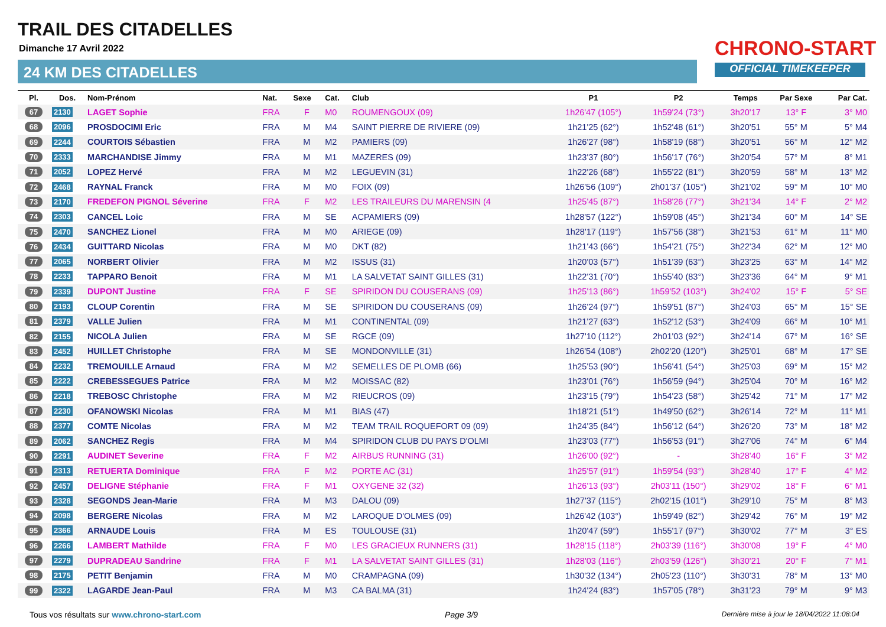TRAIL DES CITADELLES
Dimanche 17 Avril 2022
24 KM DES CITADELLES
CHRONO-START
OFFICIAL TIMEKEEPER
| Pl. | Dos. | Nom-Prénom | Nat. | Sexe | Cat. | Club | P1 | P2 | Temps | Par Sexe | Par Cat. |
| --- | --- | --- | --- | --- | --- | --- | --- | --- | --- | --- | --- |
| 67 | 2130 | LAGET Sophie | FRA | F | M0 | ROUMENGOUX (09) | 1h26'47 (105°) | 1h59'24 (73°) | 3h20'17 | 13° F | 3° M0 |
| 68 | 2096 | PROSDOCIMI Eric | FRA | M | M4 | SAINT PIERRE DE RIVIERE (09) | 1h21'25 (62°) | 1h52'48 (61°) | 3h20'51 | 55° M | 5° M4 |
| 69 | 2244 | COURTOIS Sébastien | FRA | M | M2 | PAMIERS (09) | 1h26'27 (98°) | 1h58'19 (68°) | 3h20'51 | 56° M | 12° M2 |
| 70 | 2333 | MARCHANDISE Jimmy | FRA | M | M1 | MAZERES (09) | 1h23'37 (80°) | 1h56'17 (76°) | 3h20'54 | 57° M | 8° M1 |
| 71 | 2052 | LOPEZ Hervé | FRA | M | M2 | LEGUEVIN (31) | 1h22'26 (68°) | 1h55'22 (81°) | 3h20'59 | 58° M | 13° M2 |
| 72 | 2468 | RAYNAL Franck | FRA | M | M0 | FOIX (09) | 1h26'56 (109°) | 2h01'37 (105°) | 3h21'02 | 59° M | 10° M0 |
| 73 | 2170 | FREDEFON PIGNOL Séverine | FRA | F | M2 | LES TRAILEURS DU MARENSIN (4 | 1h25'45 (87°) | 1h58'26 (77°) | 3h21'34 | 14° F | 2° M2 |
| 74 | 2303 | CANCEL Loic | FRA | M | SE | ACPAMIERS (09) | 1h28'57 (122°) | 1h59'08 (45°) | 3h21'34 | 60° M | 14° SE |
| 75 | 2470 | SANCHEZ Lionel | FRA | M | M0 | ARIEGE (09) | 1h28'17 (119°) | 1h57'56 (38°) | 3h21'53 | 61° M | 11° M0 |
| 76 | 2434 | GUITTARD Nicolas | FRA | M | M0 | DKT (82) | 1h21'43 (66°) | 1h54'21 (75°) | 3h22'34 | 62° M | 12° M0 |
| 77 | 2065 | NORBERT Olivier | FRA | M | M2 | ISSUS (31) | 1h20'03 (57°) | 1h51'39 (63°) | 3h23'25 | 63° M | 14° M2 |
| 78 | 2233 | TAPPARO Benoit | FRA | M | M1 | LA SALVETAT SAINT GILLES (31) | 1h22'31 (70°) | 1h55'40 (83°) | 3h23'36 | 64° M | 9° M1 |
| 79 | 2339 | DUPONT Justine | FRA | F | SE | SPIRIDON DU COUSERANS (09) | 1h25'13 (86°) | 1h59'52 (103°) | 3h24'02 | 15° F | 5° SE |
| 80 | 2193 | CLOUP Corentin | FRA | M | SE | SPIRIDON DU COUSERANS (09) | 1h26'24 (97°) | 1h59'51 (87°) | 3h24'03 | 65° M | 15° SE |
| 81 | 2379 | VALLE Julien | FRA | M | M1 | CONTINENTAL (09) | 1h21'27 (63°) | 1h52'12 (53°) | 3h24'09 | 66° M | 10° M1 |
| 82 | 2155 | NICOLA Julien | FRA | M | SE | RGCE (09) | 1h27'10 (112°) | 2h01'03 (92°) | 3h24'14 | 67° M | 16° SE |
| 83 | 2452 | HUILLET Christophe | FRA | M | SE | MONDONVILLE (31) | 1h26'54 (108°) | 2h02'20 (120°) | 3h25'01 | 68° M | 17° SE |
| 84 | 2232 | TREMOUILLE Arnaud | FRA | M | M2 | SEMELLES DE PLOMB (66) | 1h25'53 (90°) | 1h56'41 (54°) | 3h25'03 | 69° M | 15° M2 |
| 85 | 2222 | CREBESSEGUES Patrice | FRA | M | M2 | MOISSAC (82) | 1h23'01 (76°) | 1h56'59 (94°) | 3h25'04 | 70° M | 16° M2 |
| 86 | 2218 | TREBOSC Christophe | FRA | M | M2 | RIEUCROS (09) | 1h23'15 (79°) | 1h54'23 (58°) | 3h25'42 | 71° M | 17° M2 |
| 87 | 2230 | OFANOWSKI Nicolas | FRA | M | M1 | BIAS (47) | 1h18'21 (51°) | 1h49'50 (62°) | 3h26'14 | 72° M | 11° M1 |
| 88 | 2377 | COMTE Nicolas | FRA | M | M2 | TEAM TRAIL ROQUEFORT 09 (09) | 1h24'35 (84°) | 1h56'12 (64°) | 3h26'20 | 73° M | 18° M2 |
| 89 | 2062 | SANCHEZ Regis | FRA | M | M4 | SPIRIDON CLUB DU PAYS D'OLMI | 1h23'03 (77°) | 1h56'53 (91°) | 3h27'06 | 74° M | 6° M4 |
| 90 | 2291 | AUDINET Severine | FRA | F | M2 | AIRBUS RUNNING (31) | 1h26'00 (92°) | - | 3h28'40 | 16° F | 3° M2 |
| 91 | 2313 | RETUERTA Dominique | FRA | F | M2 | PORTE AC (31) | 1h25'57 (91°) | 1h59'54 (93°) | 3h28'40 | 17° F | 4° M2 |
| 92 | 2457 | DELIGNE Stéphanie | FRA | F | M1 | OXYGENE 32 (32) | 1h26'13 (93°) | 2h03'11 (150°) | 3h29'02 | 18° F | 6° M1 |
| 93 | 2328 | SEGONDS Jean-Marie | FRA | M | M3 | DALOU (09) | 1h27'37 (115°) | 2h02'15 (101°) | 3h29'10 | 75° M | 8° M3 |
| 94 | 2098 | BERGERE Nicolas | FRA | M | M2 | LAROQUE D'OLMES (09) | 1h26'42 (103°) | 1h59'49 (82°) | 3h29'42 | 76° M | 19° M2 |
| 95 | 2366 | ARNAUDE Louis | FRA | M | ES | TOULOUSE (31) | 1h20'47 (59°) | 1h55'17 (97°) | 3h30'02 | 77° M | 3° ES |
| 96 | 2266 | LAMBERT Mathilde | FRA | F | M0 | LES GRACIEUX RUNNERS (31) | 1h28'15 (118°) | 2h03'39 (116°) | 3h30'08 | 19° F | 4° M0 |
| 97 | 2279 | DUPRADEAU Sandrine | FRA | F | M1 | LA SALVETAT SAINT GILLES (31) | 1h28'03 (116°) | 2h03'59 (126°) | 3h30'21 | 20° F | 7° M1 |
| 98 | 2175 | PETIT Benjamin | FRA | M | M0 | CRAMPAGNA (09) | 1h30'32 (134°) | 2h05'23 (110°) | 3h30'31 | 78° M | 13° M0 |
| 99 | 2322 | LAGARDE Jean-Paul | FRA | M | M3 | CA BALMA (31) | 1h24'24 (83°) | 1h57'05 (78°) | 3h31'23 | 79° M | 9° M3 |
Tous vos résultats sur www.chrono-start.com Page 3/9 Dernière mise à jour le 18/04/2022 11:08:04